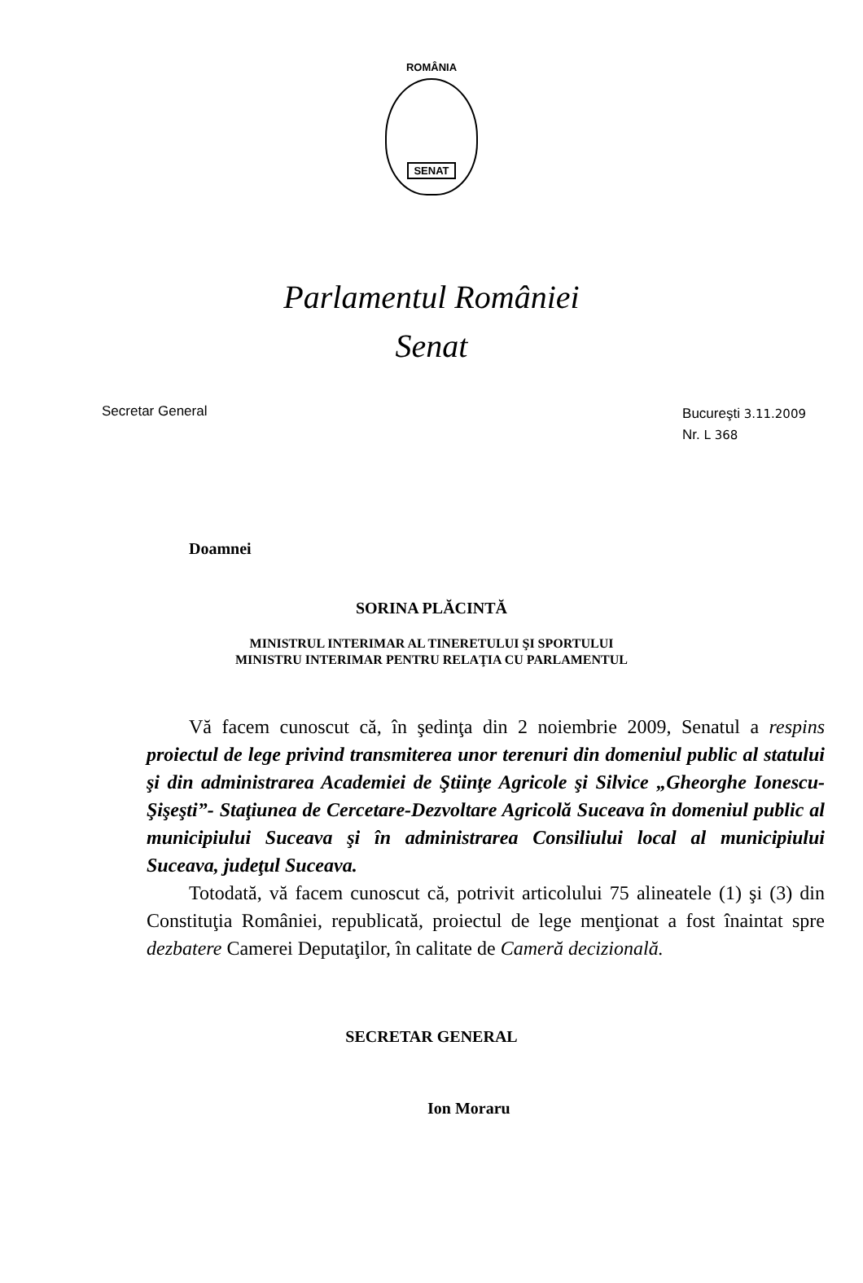ROMÂNIA
SENAT
Parlamentul României
Senat
Secretar General
Bucureşti 3.11.2009
Nr. L 368
Doamnei
SORINA PLĂCINTĂ
MINISTRUL INTERIMAR AL TINERETULUI ŞI SPORTULUI
MINISTRU INTERIMAR PENTRU RELAŢIA CU PARLAMENTUL
Vă facem cunoscut că, în şedinţa din 2 noiembrie 2009, Senatul a respins proiectul de lege privind transmiterea unor terenuri din domeniul public al statului şi din administrarea Academiei de Ştiinţe Agricole şi Silvice „Gheorghe Ionescu-Şişeşti”- Staţiunea de Cercetare-Dezvoltare Agricolă Suceava în domeniul public al municipiului Suceava şi în administrarea Consiliului local al municipiului Suceava, judeţul Suceava.
Totodată, vă facem cunoscut că, potrivit articolului 75 alineatele (1) şi (3) din Constituţia României, republicată, proiectul de lege menţionat a fost înaintat spre dezbatere Camerei Deputaţilor, în calitate de Cameră decizională.
SECRETAR GENERAL
Ion Moraru